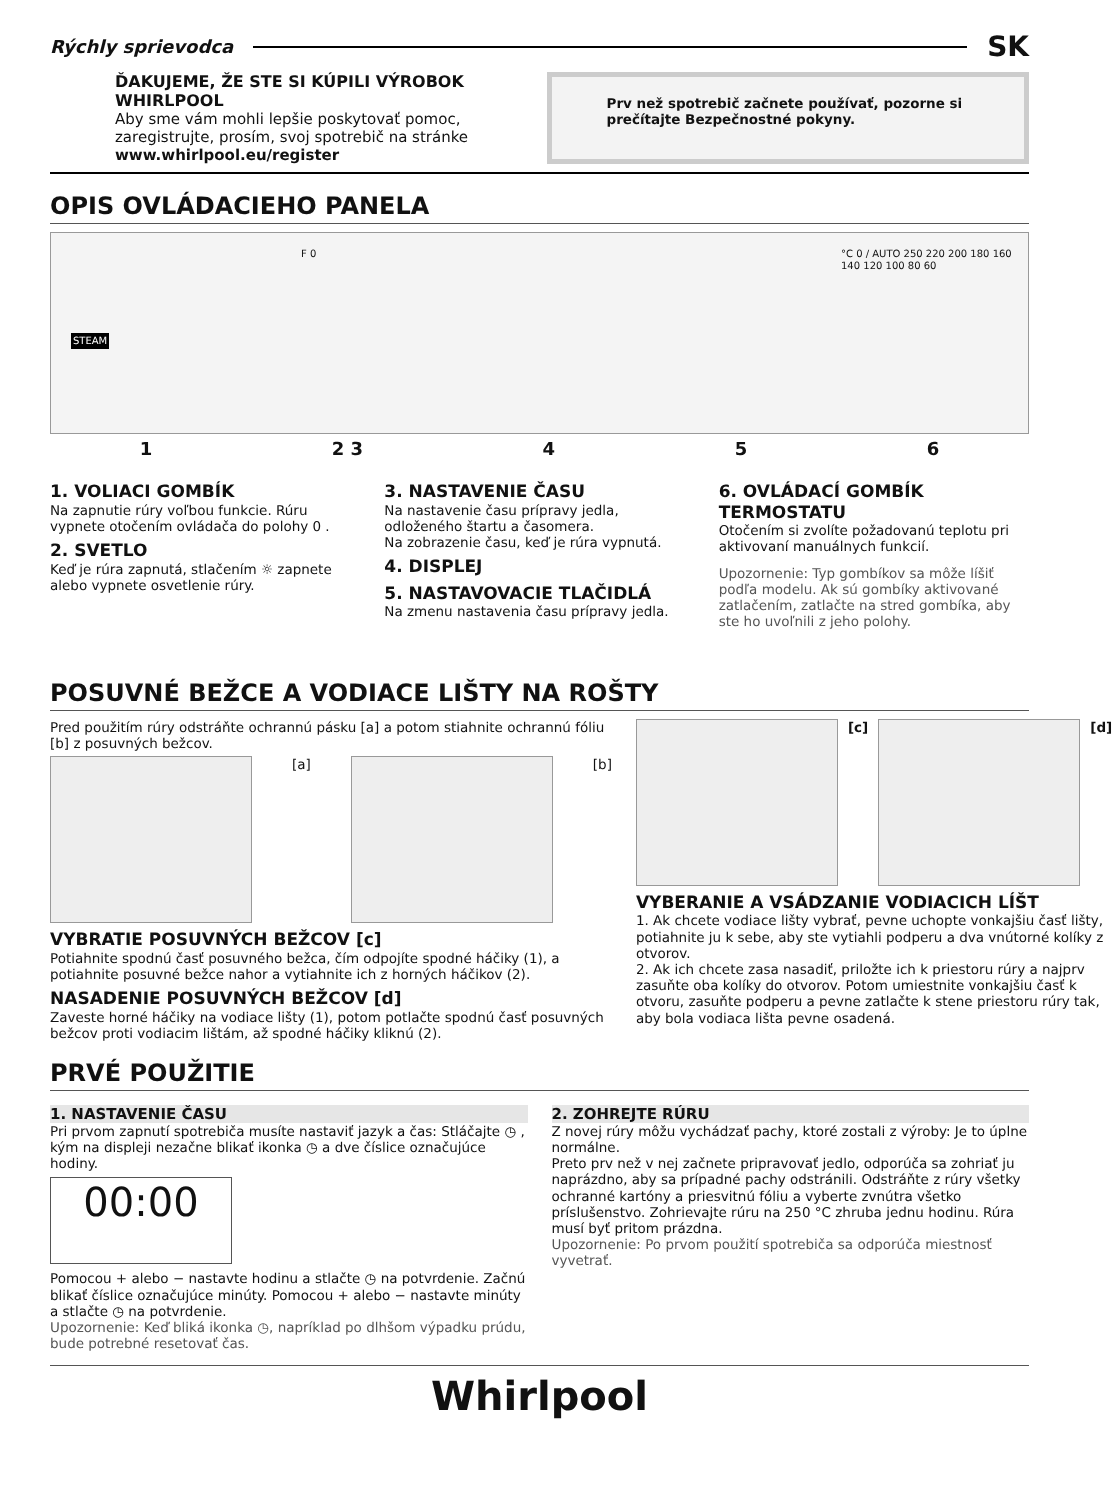Rýchly sprievodca
SK
ĎAKUJEME, ŽE STE SI KÚPILI VÝROBOK WHIRLPOOL
Aby sme vám mohli lepšie poskytovať pomoc, zaregistrujte, prosím, svoj spotrebič na stránke www.whirlpool.eu/register
Prv než spotrebič začnete používať, pozorne si prečítajte Bezpečnostné pokyny.
OPIS OVLÁDACIEHO PANELA
STEAM
F 0 °C 0 / AUTO 250 220 200 180 160 140 120 100 80 60
1 2 3 4 5 6
1. VOLIACI GOMBÍK
Na zapnutie rúry voľbou funkcie. Rúru vypnete otočením ovládača do polohy 0 .
2. SVETLO
Keď je rúra zapnutá, stlačením ☼ zapnete alebo vypnete osvetlenie rúry.
3. NASTAVENIE ČASU
Na nastavenie času prípravy jedla, odloženého štartu a časomera.
Na zobrazenie času, keď je rúra vypnutá.
4. DISPLEJ
5. NASTAVOVACIE TLAČIDLÁ
Na zmenu nastavenia času prípravy jedla.
6. OVLÁDACÍ GOMBÍK TERMOSTATU
Otočením si zvolíte požadovanú teplotu pri aktivovaní manuálnych funkcií.
Upozornenie: Typ gombíkov sa môže líšiť podľa modelu. Ak sú gombíky aktivované zatlačením, zatlačte na stred gombíka, aby ste ho uvoľnili z jeho polohy.
POSUVNÉ BEŽCE A VODIACE LIŠTY NA ROŠTY
Pred použitím rúry odstráňte ochrannú pásku [a] a potom stiahnite ochrannú fóliu [b] z posuvných bežcov.
[a] [b]
VYBRATIE POSUVNÝCH BEŽCOV [c]
Potiahnite spodnú časť posuvného bežca, čím odpojíte spodné háčiky (1), a potiahnite posuvné bežce nahor a vytiahnite ich z horných háčikov (2).
NASADENIE POSUVNÝCH BEŽCOV [d]
Zaveste horné háčiky na vodiace lišty (1), potom potlačte spodnú časť posuvných bežcov proti vodiacim lištám, až spodné háčiky kliknú (2).
[c] [d]
VYBERANIE A VSÁDZANIE VODIACICH LÍŠT
1. Ak chcete vodiace lišty vybrať, pevne uchopte vonkajšiu časť lišty, potiahnite ju k sebe, aby ste vytiahli podperu a dva vnútorné kolíky z otvorov.
2. Ak ich chcete zasa nasadiť, priložte ich k priestoru rúry a najprv zasuňte oba kolíky do otvorov. Potom umiestnite vonkajšiu časť k otvoru, zasuňte podperu a pevne zatlačte k stene priestoru rúry tak, aby bola vodiaca lišta pevne osadená.
PRVÉ POUŽITIE
1. NASTAVENIE ČASU
Pri prvom zapnutí spotrebiča musíte nastaviť jazyk a čas: Stláčajte ◷ , kým na displeji nezačne blikať ikonka ◷ a dve číslice označujúce hodiny.
00:00
Pomocou + alebo − nastavte hodinu a stlačte ◷ na potvrdenie. Začnú blikať číslice označujúce minúty. Pomocou + alebo − nastavte minúty a stlačte ◷ na potvrdenie.
Upozornenie: Keď bliká ikonka ◷, napríklad po dlhšom výpadku prúdu, bude potrebné resetovať čas.
2. ZOHREJTE RÚRU
Z novej rúry môžu vychádzať pachy, ktoré zostali z výroby: Je to úplne normálne.
Preto prv než v nej začnete pripravovať jedlo, odporúča sa zohriať ju naprázdno, aby sa prípadné pachy odstránili. Odstráňte z rúry všetky ochranné kartóny a priesvitnú fóliu a vyberte zvnútra všetko príslušenstvo. Zohrievajte rúru na 250 °C zhruba jednu hodinu. Rúra musí byť pritom prázdna.
Upozornenie: Po prvom použití spotrebiča sa odporúča miestnosť vyvetrať.
Whirlpool